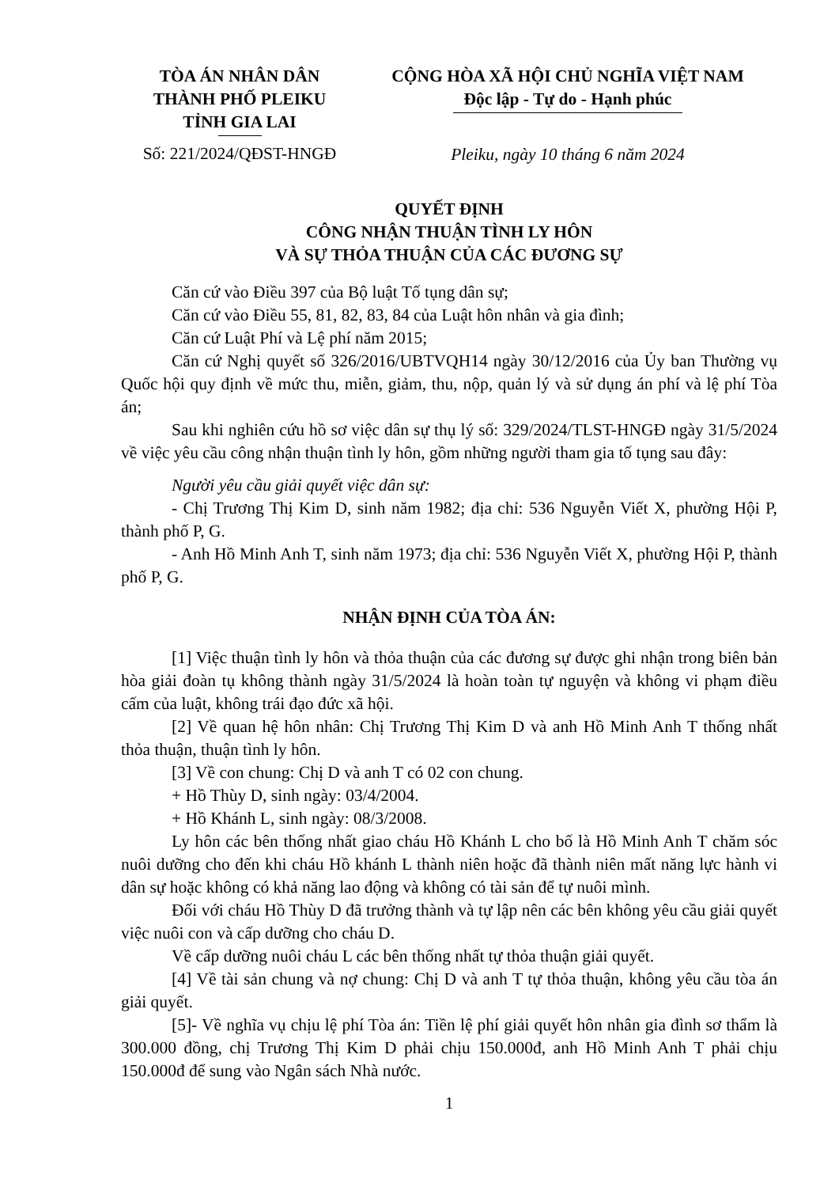TÒA ÁN NHÂN DÂN
THÀNH PHỐ PLEIKU
TỈNH GIA LAI
Số: 221/2024/QĐST-HNGĐ
CỘNG HÒA XÃ HỘI CHỦ NGHĨA VIỆT NAM
Độc lập - Tự do - Hạnh phúc
Pleiku, ngày 10 tháng 6 năm 2024
QUYẾT ĐỊNH
CÔNG NHẬN THUẬN TÌNH LY HÔN
VÀ SỰ THỎA THUẬN CỦA CÁC ĐƯƠNG SỰ
Căn cứ vào Điều 397 của Bộ luật Tố tụng dân sự;
Căn cứ vào Điều 55, 81, 82, 83, 84 của Luật hôn nhân và gia đình;
Căn cứ Luật Phí và Lệ phí năm 2015;
Căn cứ Nghị quyết số 326/2016/UBTVQH14 ngày 30/12/2016 của Ủy ban Thường vụ Quốc hội quy định về mức thu, miễn, giảm, thu, nộp, quản lý và sử dụng án phí và lệ phí Tòa án;
Sau khi nghiên cứu hồ sơ việc dân sự thụ lý số: 329/2024/TLST-HNGĐ ngày 31/5/2024 về việc yêu cầu công nhận thuận tình ly hôn, gồm những người tham gia tố tụng sau đây:
Người yêu cầu giải quyết việc dân sự:
- Chị Trương Thị Kim D, sinh năm 1982; địa chỉ: 536 Nguyễn Viết X, phường Hội P, thành phố P, G.
- Anh Hồ Minh Anh T, sinh năm 1973; địa chỉ: 536 Nguyễn Viết X, phường Hội P, thành phố P, G.
NHẬN ĐỊNH CỦA TÒA ÁN:
[1] Việc thuận tình ly hôn và thỏa thuận của các đương sự được ghi nhận trong biên bản hòa giải đoàn tụ không thành ngày 31/5/2024 là hoàn toàn tự nguyện và không vi phạm điều cấm của luật, không trái đạo đức xã hội.
[2] Về quan hệ hôn nhân: Chị Trương Thị Kim D và anh Hồ Minh Anh T thống nhất thỏa thuận, thuận tình ly hôn.
[3] Về con chung: Chị D và anh T có 02 con chung.
+ Hồ Thùy D, sinh ngày: 03/4/2004.
+ Hồ Khánh L, sinh ngày: 08/3/2008.
Ly hôn các bên thống nhất giao cháu Hồ Khánh L cho bố là Hồ Minh Anh T chăm sóc nuôi dưỡng cho đến khi cháu Hồ khánh L thành niên hoặc đã thành niên mất năng lực hành vi dân sự hoặc không có khả năng lao động và không có tài sản để tự nuôi mình.
Đối với cháu Hồ Thùy D đã trưởng thành và tự lập nên các bên không yêu cầu giải quyết việc nuôi con và cấp dưỡng cho cháu D.
Về cấp dưỡng nuôi cháu L các bên thống nhất tự thỏa thuận giải quyết.
[4] Về tài sản chung và nợ chung: Chị D và anh T tự thỏa thuận, không yêu cầu tòa án giải quyết.
[5]- Về nghĩa vụ chịu lệ phí Tòa án: Tiền lệ phí giải quyết hôn nhân gia đình sơ thẩm là 300.000 đồng, chị Trương Thị Kim D phải chịu 150.000đ, anh Hồ Minh Anh T phải chịu 150.000đ để sung vào Ngân sách Nhà nước.
1